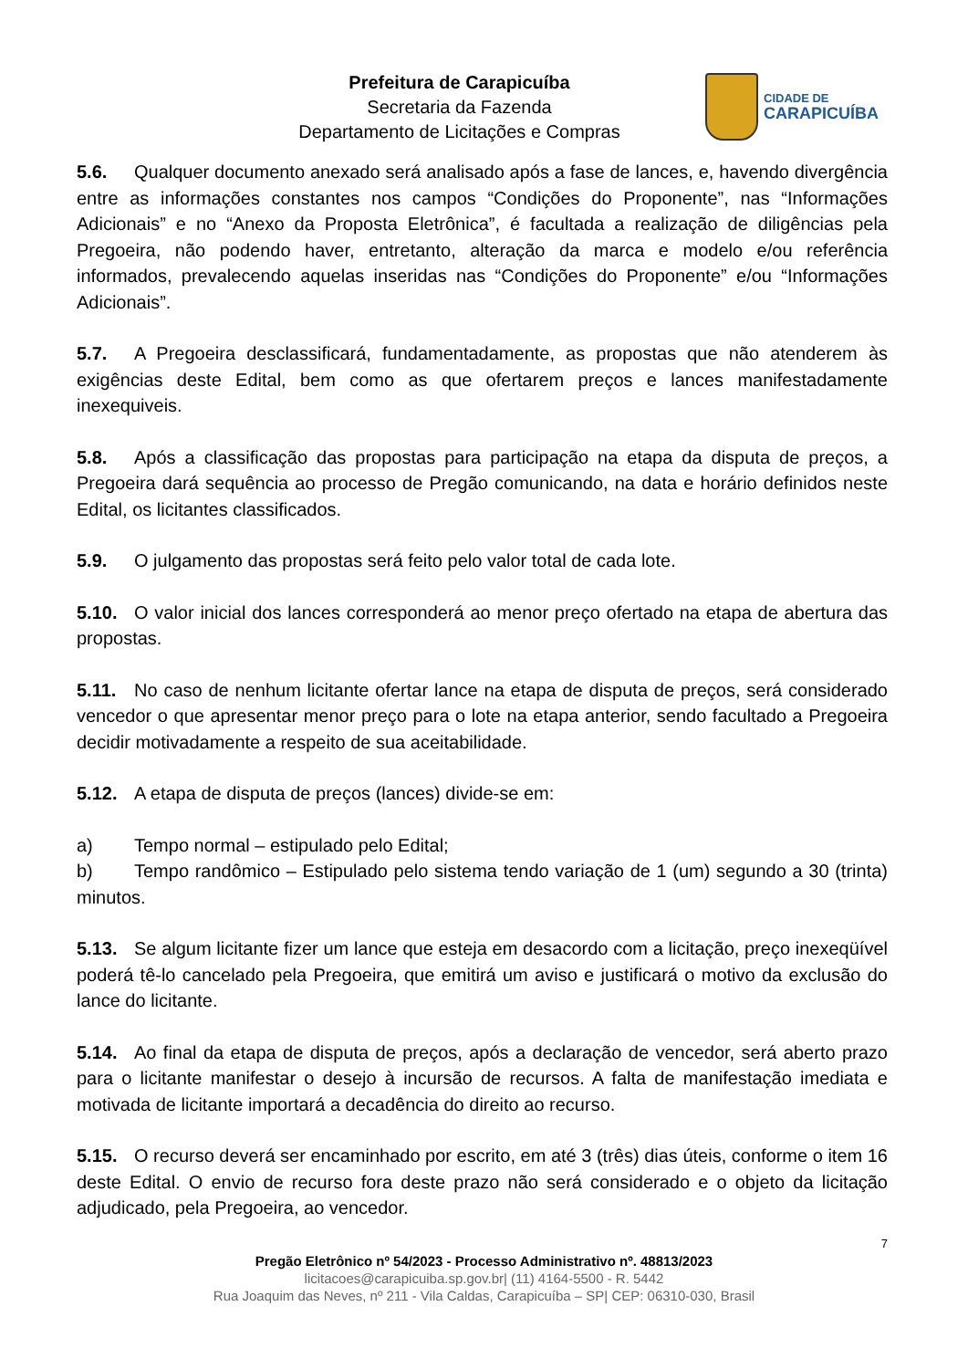Prefeitura de Carapicuíba
Secretaria da Fazenda
Departamento de Licitações e Compras
CIDADE DE
CARAPICUÍBA
5.6. Qualquer documento anexado será analisado após a fase de lances, e, havendo divergência entre as informações constantes nos campos “Condições do Proponente”, nas “Informações Adicionais” e no “Anexo da Proposta Eletrônica”, é facultada a realização de diligências pela Pregoeira, não podendo haver, entretanto, alteração da marca e modelo e/ou referência informados, prevalecendo aquelas inseridas nas “Condições do Proponente” e/ou “Informações Adicionais”.
5.7. A Pregoeira desclassificará, fundamentadamente, as propostas que não atenderem às exigências deste Edital, bem como as que ofertarem preços e lances manifestadamente inexequiveis.
5.8. Após a classificação das propostas para participação na etapa da disputa de preços, a Pregoeira dará sequência ao processo de Pregão comunicando, na data e horário definidos neste Edital, os licitantes classificados.
5.9. O julgamento das propostas será feito pelo valor total de cada lote.
5.10. O valor inicial dos lances corresponderá ao menor preço ofertado na etapa de abertura das propostas.
5.11. No caso de nenhum licitante ofertar lance na etapa de disputa de preços, será considerado vencedor o que apresentar menor preço para o lote na etapa anterior, sendo facultado a Pregoeira decidir motivadamente a respeito de sua aceitabilidade.
5.12. A etapa de disputa de preços (lances) divide-se em:
a) Tempo normal – estipulado pelo Edital;
b) Tempo randômico – Estipulado pelo sistema tendo variação de 1 (um) segundo a 30 (trinta) minutos.
5.13. Se algum licitante fizer um lance que esteja em desacordo com a licitação, preço inexeqüível poderá tê-lo cancelado pela Pregoeira, que emitirá um aviso e justificará o motivo da exclusão do lance do licitante.
5.14. Ao final da etapa de disputa de preços, após a declaração de vencedor, será aberto prazo para o licitante manifestar o desejo à incursão de recursos. A falta de manifestação imediata e motivada de licitante importará a decadência do direito ao recurso.
5.15. O recurso deverá ser encaminhado por escrito, em até 3 (três) dias úteis, conforme o item 16 deste Edital. O envio de recurso fora deste prazo não será considerado e o objeto da licitação adjudicado, pela Pregoeira, ao vencedor.
7
Pregão Eletrônico nº 54/2023 - Processo Administrativo nº. 48813/2023
licitacoes@carapicuiba.sp.gov.br| (11) 4164-5500 - R. 5442
Rua Joaquim das Neves, nº 211 - Vila Caldas, Carapicuíba – SP| CEP: 06310-030, Brasil